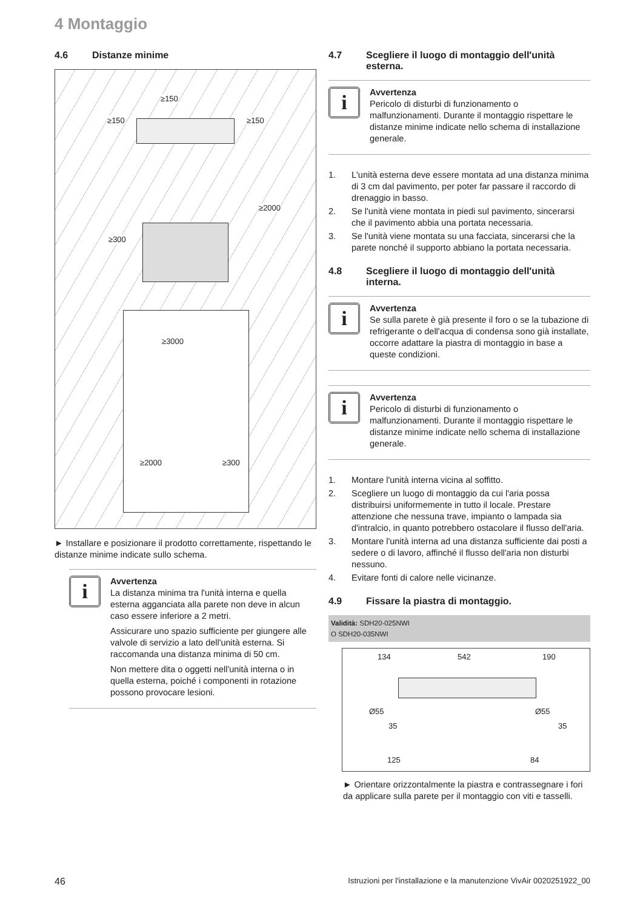4 Montaggio
4.6 Distanze minime
≥150 ≥150
≥150
≥2000
≥300
≥3000
≥2000 ≥300
► Installare e posizionare il prodotto correttamente, rispettando le distanze minime indicate sullo schema.
i
Avvertenza
La distanza minima tra l'unità interna e quella esterna agganciata alla parete non deve in alcun caso essere inferiore a 2 metri.
Assicurare uno spazio sufficiente per giungere alle valvole di servizio a lato dell'unità esterna. Si raccomanda una distanza minima di 50 cm.
Non mettere dita o oggetti nell'unità interna o in quella esterna, poiché i componenti in rotazione possono provocare lesioni.
4.7 Scegliere il luogo di montaggio dell'unità esterna.
i
Avvertenza
Pericolo di disturbi di funzionamento o malfunzionamenti. Durante il montaggio rispettare le distanze minime indicate nello schema di installazione generale.
1. L'unità esterna deve essere montata ad una distanza minima di 3 cm dal pavimento, per poter far passare il raccordo di drenaggio in basso.
2. Se l'unità viene montata in piedi sul pavimento, sincerarsi che il pavimento abbia una portata necessaria.
3. Se l'unità viene montata su una facciata, sincerarsi che la parete nonché il supporto abbiano la portata necessaria.
4.8 Scegliere il luogo di montaggio dell'unità interna.
i
Avvertenza
Se sulla parete è già presente il foro o se la tubazione di refrigerante o dell'acqua di condensa sono già installate, occorre adattare la piastra di montaggio in base a queste condizioni.
i
Avvertenza
Pericolo di disturbi di funzionamento o malfunzionamenti. Durante il montaggio rispettare le distanze minime indicate nello schema di installazione generale.
1. Montare l'unità interna vicina al soffitto.
2. Scegliere un luogo di montaggio da cui l'aria possa distribuirsi uniformemente in tutto il locale. Prestare attenzione che nessuna trave, impianto o lampada sia d'intralcio, in quanto potrebbero ostacolare il flusso dell'aria.
3. Montare l'unità interna ad una distanza sufficiente dai posti a sedere o di lavoro, affinché il flusso dell'aria non disturbi nessuno.
4. Evitare fonti di calore nelle vicinanze.
4.9 Fissare la piastra di montaggio.
Validità: SDH20-025NWI
O SDH20-035NWI
134 542 190
Ø55 Ø55
35 35
125 84
► Orientare orizzontalmente la piastra e contrassegnare i fori da applicare sulla parete per il montaggio con viti e tasselli.
46 Istruzioni per l'installazione e la manutenzione VivAir 0020251922_00